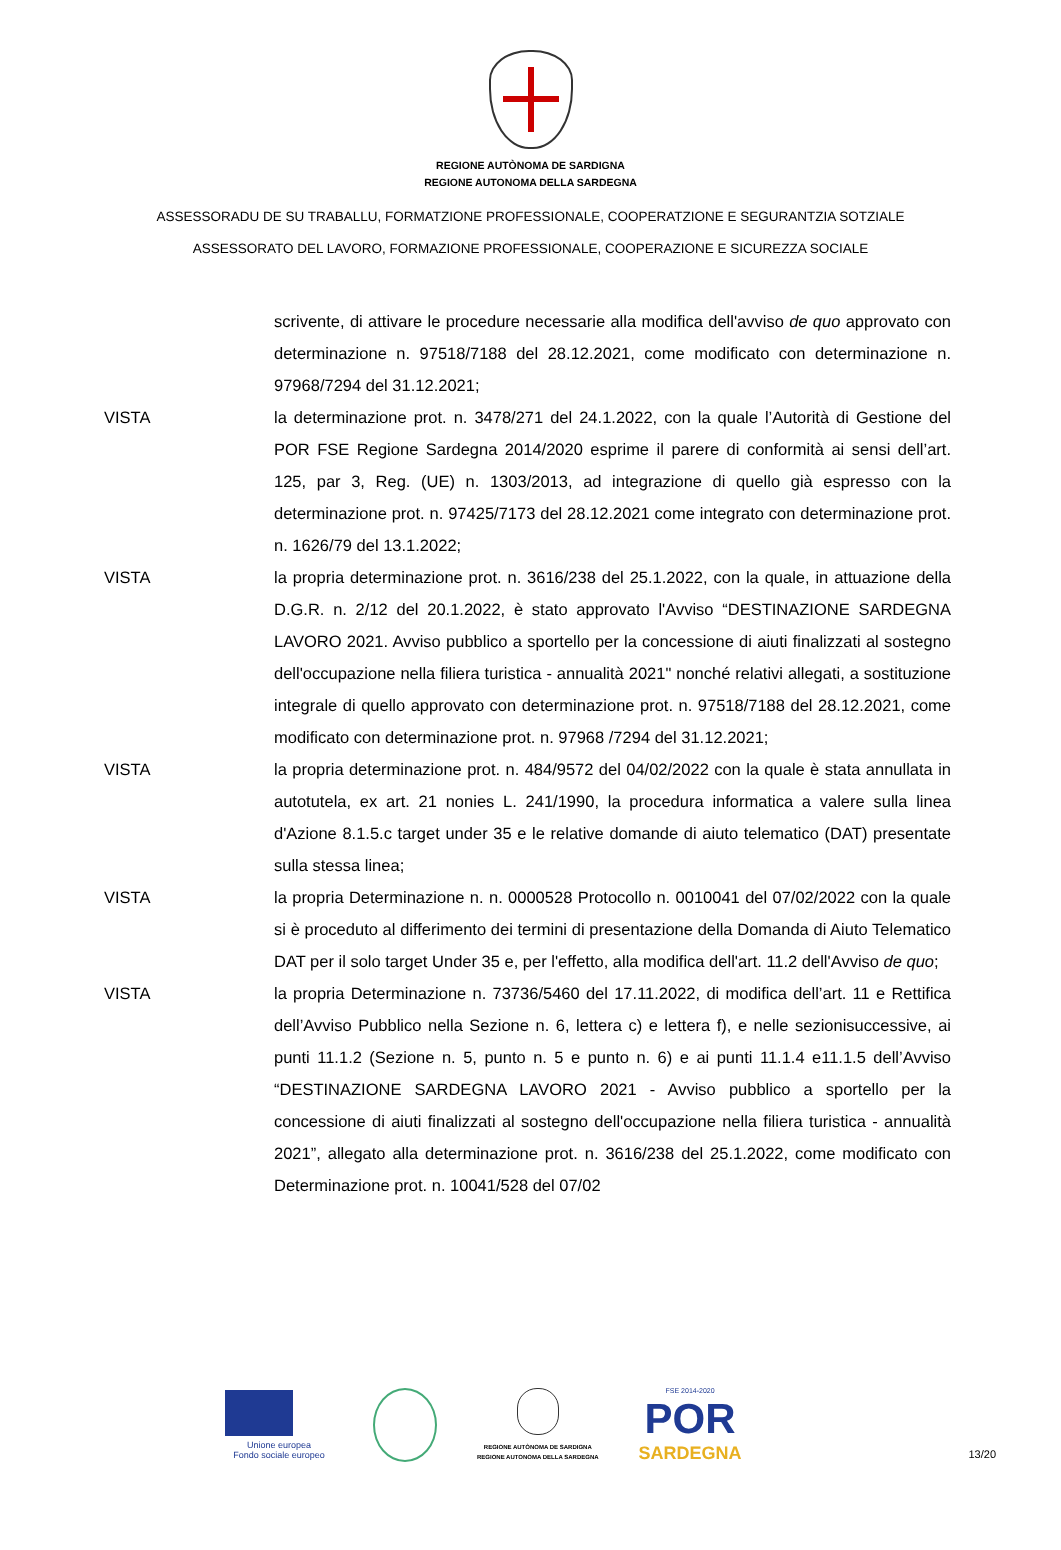REGIONE AUTÒNOMA DE SARDIGNA
REGIONE AUTONOMA DELLA SARDEGNA
ASSESSORADU DE SU TRABALLU, FORMATZIONE PROFESSIONALE, COOPERATZIONE E SEGURANTZIA SOTZIALE
ASSESSORATO DEL LAVORO, FORMAZIONE PROFESSIONALE, COOPERAZIONE E SICUREZZA SOCIALE
scrivente, di attivare le procedure necessarie alla modifica dell'avviso de quo approvato con determinazione n. 97518/7188 del 28.12.2021, come modificato con determinazione n. 97968/7294 del 31.12.2021;
VISTA la determinazione prot. n. 3478/271 del 24.1.2022, con la quale l’Autorità di Gestione del POR FSE Regione Sardegna 2014/2020 esprime il parere di conformità ai sensi dell’art. 125, par 3, Reg. (UE) n. 1303/2013, ad integrazione di quello già espresso con la determinazione prot. n. 97425/7173 del 28.12.2021 come integrato con determinazione prot. n. 1626/79 del 13.1.2022;
VISTA la propria determinazione prot. n. 3616/238 del 25.1.2022, con la quale, in attuazione della D.G.R. n. 2/12 del 20.1.2022, è stato approvato l'Avviso “DESTINAZIONE SARDEGNA LAVORO 2021. Avviso pubblico a sportello per la concessione di aiuti finalizzati al sostegno dell'occupazione nella filiera turistica - annualità 2021" nonché relativi allegati, a sostituzione integrale di quello approvato con determinazione prot. n. 97518/7188 del 28.12.2021, come modificato con determinazione prot. n. 97968 /7294 del 31.12.2021;
VISTA la propria determinazione prot. n. 484/9572 del 04/02/2022 con la quale è stata annullata in autotutela, ex art. 21 nonies L. 241/1990, la procedura informatica a valere sulla linea d'Azione 8.1.5.c target under 35 e le relative domande di aiuto telematico (DAT) presentate sulla stessa linea;
VISTA la propria Determinazione n. n. 0000528 Protocollo n. 0010041 del 07/02/2022 con la quale si è proceduto al differimento dei termini di presentazione della Domanda di Aiuto Telematico DAT per il solo target Under 35 e, per l'effetto, alla modifica dell'art. 11.2 dell'Avviso de quo;
VISTA la propria Determinazione n. 73736/5460 del 17.11.2022, di modifica dell’art. 11 e Rettifica dell’Avviso Pubblico nella Sezione n. 6, lettera c) e lettera f), e nelle sezionisuccessive, ai punti 11.1.2 (Sezione n. 5, punto n. 5 e punto n. 6) e ai punti 11.1.4 e11.1.5 dell’Avviso “DESTINAZIONE SARDEGNA LAVORO 2021 - Avviso pubblico a sportello per la concessione di aiuti finalizzati al sostegno dell'occupazione nella filiera turistica - annualità 2021”, allegato alla determinazione prot. n. 3616/238 del 25.1.2022, come modificato con Determinazione prot. n. 10041/528 del 07/02
Unione europea
Fondo sociale europeo
REGIONE AUTÒNOMA DE SARDIGNA
REGIONE AUTONOMA DELLA SARDEGNA
FSE 2014-2020
POR
SARDEGNA
13/20